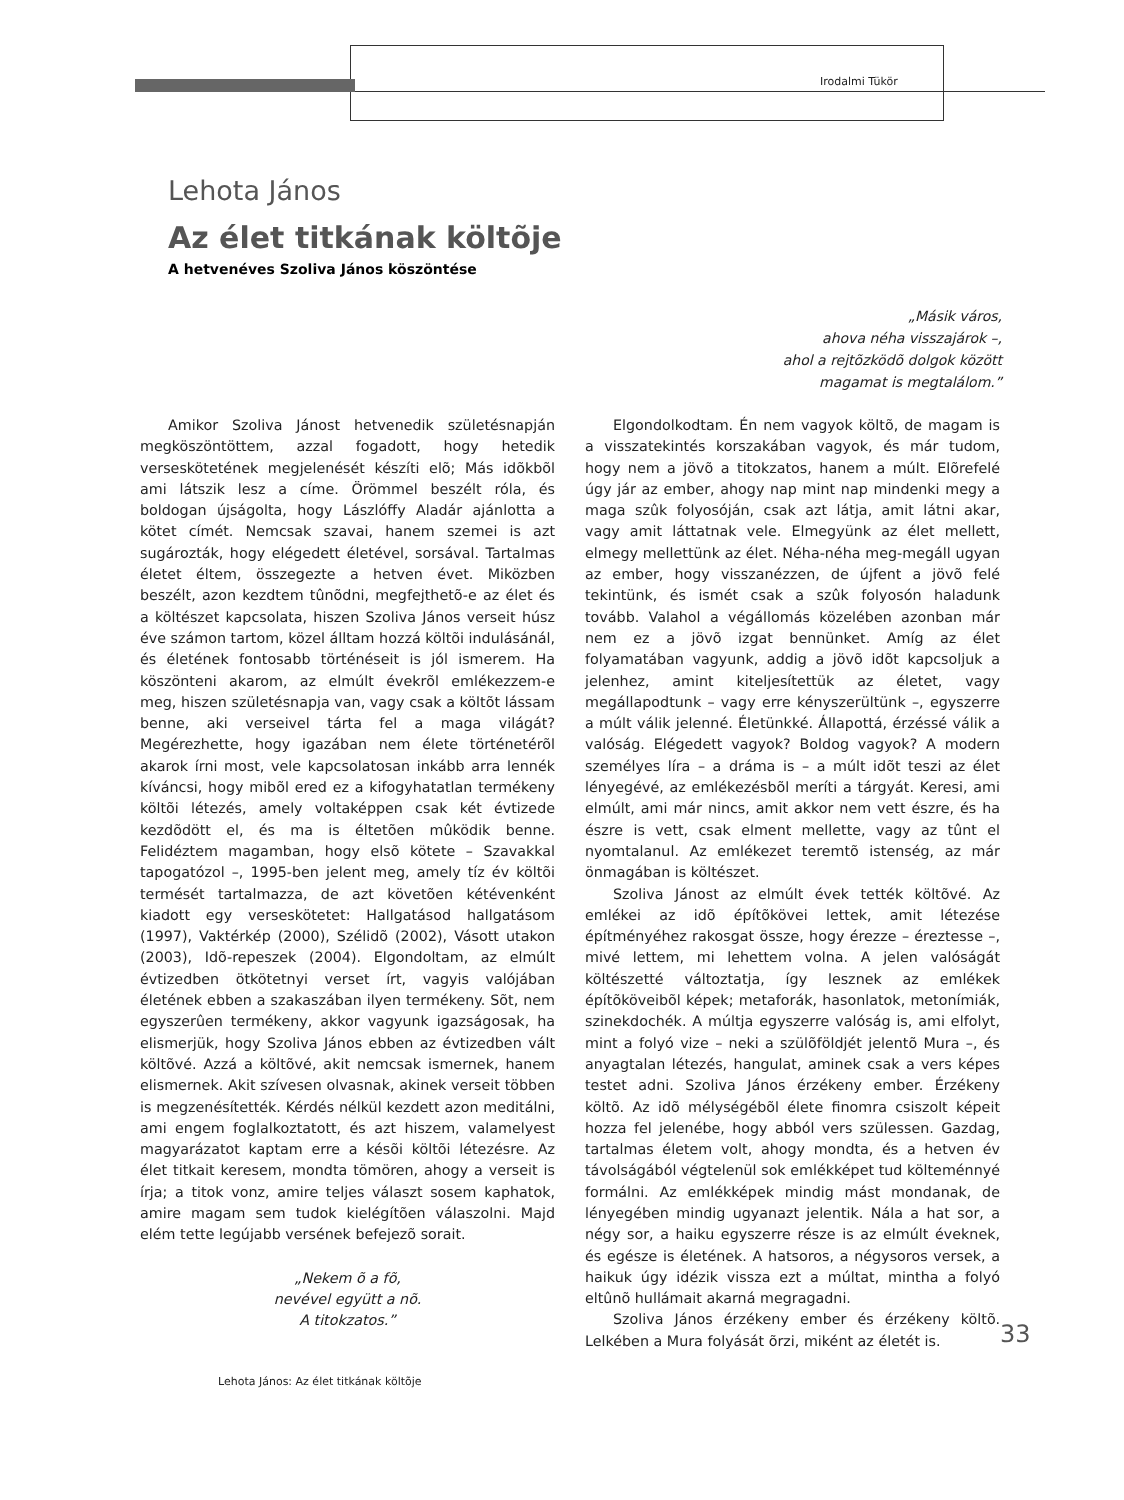Irodalmi Tükör
Lehota János
Az élet titkának költõje
A hetvenéves Szoliva János köszöntése
„Másik város,
ahova néha visszajárok –,
ahol a rejtõzködõ dolgok között
magamat is megtalálom.”
Amikor Szoliva Jánost hetvenedik születésnapján megköszöntöttem, azzal fogadott, hogy hetedik verseskötetének megjelenését készíti elõ; Más idõkbõl ami látszik lesz a címe. Örömmel beszélt róla, és boldogan újságolta, hogy Lászlóffy Aladár ajánlotta a kötet címét. Nemcsak szavai, hanem szemei is azt sugározták, hogy elégedett életével, sorsával. Tartalmas életet éltem, összegezte a hetven évet. Miközben beszélt, azon kezdtem tûnõdni, megfejthetõ-e az élet és a költészet kapcsolata, hiszen Szoliva János verseit húsz éve számon tartom, közel álltam hozzá költõi indulásánál, és életének fontosabb történéseit is jól ismerem. Ha köszönteni akarom, az elmúlt évekrõl emlékezzem-e meg, hiszen születésnapja van, vagy csak a költõt lássam benne, aki verseivel tárta fel a maga világát? Megérezhette, hogy igazában nem élete történetérõl akarok írni most, vele kapcsolatosan inkább arra lennék kíváncsi, hogy mibõl ered ez a kifogyhatatlan termékeny költõi létezés, amely voltaképpen csak két évtizede kezdõdött el, és ma is éltetõen mûködik benne. Felidéztem magamban, hogy elsõ kötete – Szavakkal tapogatózol –, 1995-ben jelent meg, amely tíz év költõi termését tartalmazza, de azt követõen kétévenként kiadott egy verseskötetet: Hallgatásod hallgatásom (1997), Vaktérkép (2000), Szélidõ (2002), Vásott utakon (2003), Idõ-repeszek (2004). Elgondoltam, az elmúlt évtizedben ötkötetnyi verset írt, vagyis valójában életének ebben a szakaszában ilyen termékeny. Sõt, nem egyszerûen termékeny, akkor vagyunk igazságosak, ha elismerjük, hogy Szoliva János ebben az évtizedben vált költõvé. Azzá a költõvé, akit nemcsak ismernek, hanem elismernek. Akit szívesen olvasnak, akinek verseit többen is megzenésítették. Kérdés nélkül kezdett azon meditálni, ami engem foglalkoztatott, és azt hiszem, valamelyest magyarázatot kaptam erre a késõi költõi létezésre. Az élet titkait keresem, mondta tömören, ahogy a verseit is írja; a titok vonz, amire teljes választ sosem kaphatok, amire magam sem tudok kielégítõen válaszolni. Majd elém tette legújabb versének befejezõ sorait.
„Nekem õ a fõ,
nevével együtt a nõ.
A titokzatos.”
Elgondolkodtam. Én nem vagyok költõ, de magam is a visszatekintés korszakában vagyok, és már tudom, hogy nem a jövõ a titokzatos, hanem a múlt. Elõrefelé úgy jár az ember, ahogy nap mint nap mindenki megy a maga szûk folyosóján, csak azt látja, amit látni akar, vagy amit láttatnak vele. Elmegyünk az élet mellett, elmegy mellettünk az élet. Néha-néha meg-megáll ugyan az ember, hogy visszanézzen, de újfent a jövõ felé tekintünk, és ismét csak a szûk folyosón haladunk tovább. Valahol a végállomás közelében azonban már nem ez a jövõ izgat bennünket. Amíg az élet folyamatában vagyunk, addig a jövõ idõt kapcsoljuk a jelenhez, amint kiteljesítettük az életet, vagy megállapodtunk – vagy erre kényszerültünk –, egyszerre a múlt válik jelenné. Életünkké. Állapottá, érzéssé válik a valóság. Elégedett vagyok? Boldog vagyok? A modern személyes líra – a dráma is – a múlt idõt teszi az élet lényegévé, az emlékezésbõl meríti a tárgyát. Keresi, ami elmúlt, ami már nincs, amit akkor nem vett észre, és ha észre is vett, csak elment mellette, vagy az tûnt el nyomtalanul. Az emlékezet teremtõ istenség, az már önmagában is költészet.
Szoliva Jánost az elmúlt évek tették költõvé. Az emlékei az idõ építõkövei lettek, amit létezése építményéhez rakosgat össze, hogy érezze – éreztesse –, mivé lettem, mi lehettem volna. A jelen valóságát költészetté változtatja, így lesznek az emlékek építõköveibõl képek; metaforák, hasonlatok, metonímiák, szinekdochék. A múltja egyszerre valóság is, ami elfolyt, mint a folyó vize – neki a szülõföldjét jelentõ Mura –, és anyagtalan létezés, hangulat, aminek csak a vers képes testet adni. Szoliva János érzékeny ember. Érzékeny költõ. Az idõ mélységébõl élete finomra csiszolt képeit hozza fel jelenébe, hogy abból vers szülessen. Gazdag, tartalmas életem volt, ahogy mondta, és a hetven év távolságából végtelenül sok emlékképet tud költeménnyé formálni. Az emlékképek mindig mást mondanak, de lényegében mindig ugyanazt jelentik. Nála a hat sor, a négy sor, a haiku egyszerre része is az elmúlt éveknek, és egésze is életének. A hatsoros, a négysoros versek, a haikuk úgy idézik vissza ezt a múltat, mintha a folyó eltûnõ hullámait akarná megragadni.
Szoliva János érzékeny ember és érzékeny költõ. Lelkében a Mura folyását õrzi, miként az életét is.
33
Lehota János: Az élet titkának költõje